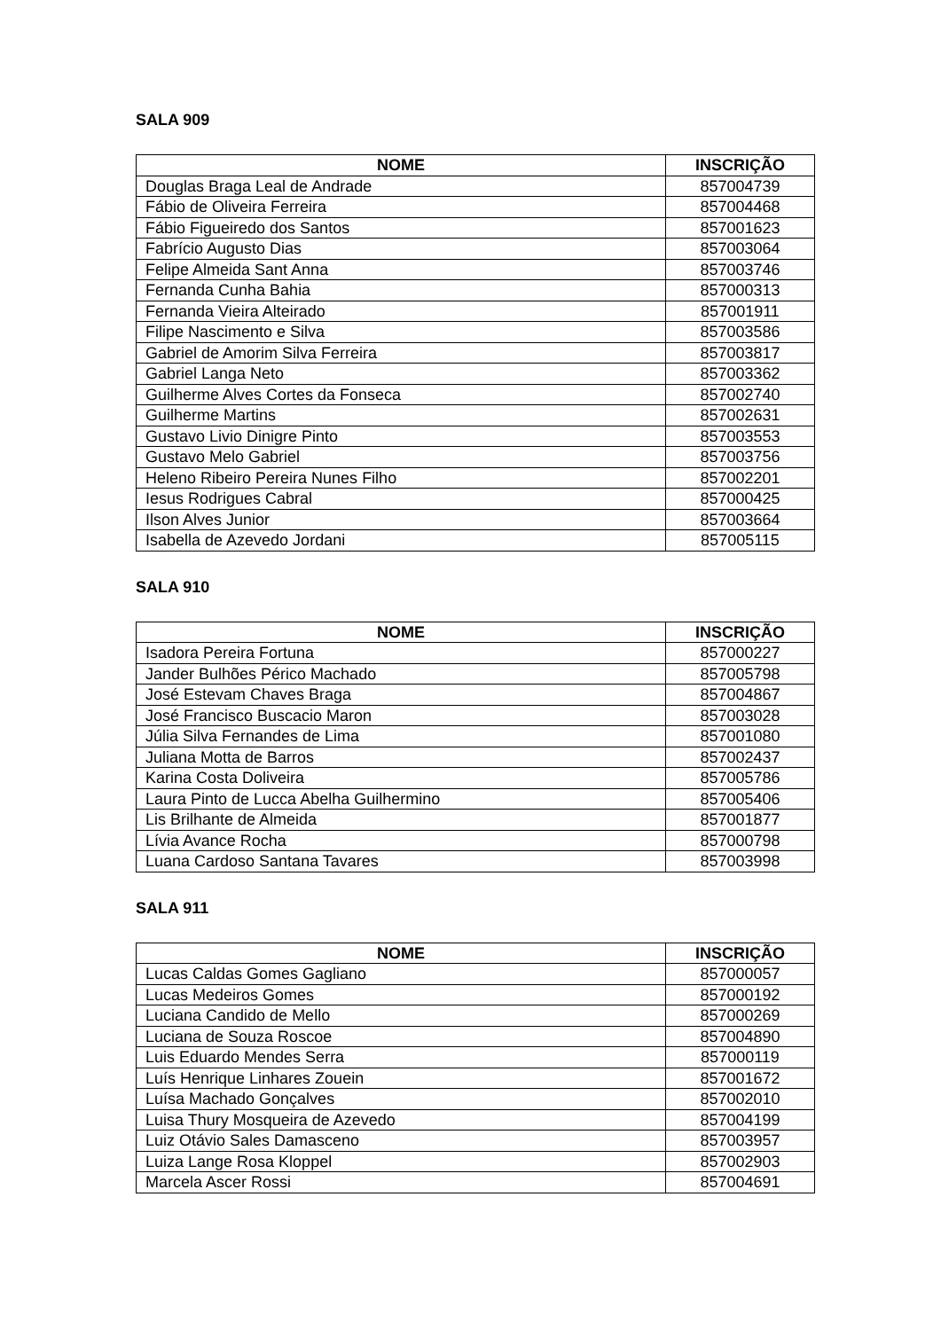SALA 909
| NOME | INSCRIÇÃO |
| --- | --- |
| Douglas Braga Leal de Andrade | 857004739 |
| Fábio de Oliveira Ferreira | 857004468 |
| Fábio Figueiredo dos Santos | 857001623 |
| Fabrício Augusto Dias | 857003064 |
| Felipe Almeida Sant Anna | 857003746 |
| Fernanda Cunha Bahia | 857000313 |
| Fernanda Vieira Alteirado | 857001911 |
| Filipe Nascimento e Silva | 857003586 |
| Gabriel de Amorim Silva Ferreira | 857003817 |
| Gabriel Langa Neto | 857003362 |
| Guilherme Alves Cortes da Fonseca | 857002740 |
| Guilherme Martins | 857002631 |
| Gustavo Livio Dinigre Pinto | 857003553 |
| Gustavo Melo Gabriel | 857003756 |
| Heleno Ribeiro Pereira Nunes Filho | 857002201 |
| Iesus Rodrigues Cabral | 857000425 |
| Ilson Alves Junior | 857003664 |
| Isabella de Azevedo Jordani | 857005115 |
SALA 910
| NOME | INSCRIÇÃO |
| --- | --- |
| Isadora Pereira Fortuna | 857000227 |
| Jander Bulhões Périco Machado | 857005798 |
| José Estevam Chaves Braga | 857004867 |
| José Francisco Buscacio Maron | 857003028 |
| Júlia Silva Fernandes de Lima | 857001080 |
| Juliana Motta de Barros | 857002437 |
| Karina Costa Doliveira | 857005786 |
| Laura Pinto de Lucca Abelha Guilhermino | 857005406 |
| Lis Brilhante de Almeida | 857001877 |
| Lívia Avance Rocha | 857000798 |
| Luana Cardoso Santana Tavares | 857003998 |
SALA 911
| NOME | INSCRIÇÃO |
| --- | --- |
| Lucas Caldas Gomes Gagliano | 857000057 |
| Lucas Medeiros Gomes | 857000192 |
| Luciana Candido de Mello | 857000269 |
| Luciana de Souza Roscoe | 857004890 |
| Luis Eduardo Mendes Serra | 857000119 |
| Luís Henrique Linhares Zouein | 857001672 |
| Luísa Machado Gonçalves | 857002010 |
| Luisa Thury Mosqueira de Azevedo | 857004199 |
| Luiz Otávio Sales Damasceno | 857003957 |
| Luiza Lange Rosa Kloppel | 857002903 |
| Marcela Ascer Rossi | 857004691 |